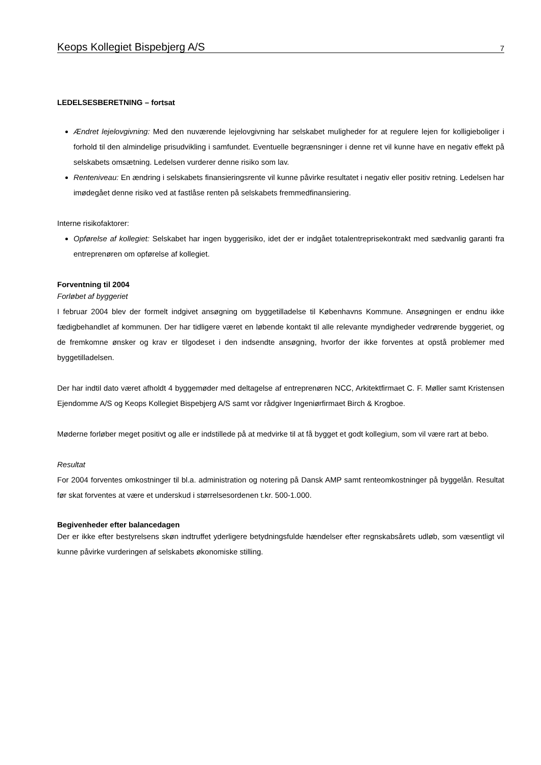Keops Kollegiet Bispebjerg A/S 7
LEDELSESBERETNING – fortsat
Ændret lejelovgivning: Med den nuværende lejelovgivning har selskabet muligheder for at regulere lejen for kolligieboliger i forhold til den almindelige prisudvikling i samfundet. Eventuelle begrænsninger i denne ret vil kunne have en negativ effekt på selskabets omsætning. Ledelsen vurderer denne risiko som lav.
Renteniveau: En ændring i selskabets finansieringsrente vil kunne påvirke resultatet i negativ eller positiv retning. Ledelsen har imødegået denne risiko ved at fastlåse renten på selskabets fremmedfinansiering.
Interne risikofaktorer:
Opførelse af kollegiet: Selskabet har ingen byggerisiko, idet der er indgået totalentreprisekontrakt med sædvanlig garanti fra entreprenøren om opførelse af kollegiet.
Forventning til 2004
Forløbet af byggeriet
I februar 2004 blev der formelt indgivet ansøgning om byggetilladelse til Københavns Kommune. Ansøgningen er endnu ikke fædigbehandlet af kommunen. Der har tidligere været en løbende kontakt til alle relevante myndigheder vedrørende byggeriet, og de fremkomne ønsker og krav er tilgodeset i den indsendte ansøgning, hvorfor der ikke forventes at opstå problemer med byggetilladelsen.
Der har indtil dato været afholdt 4 byggemøder med deltagelse af entreprenøren NCC, Arkitektfirmaet C. F. Møller samt Kristensen Ejendomme A/S og Keops Kollegiet Bispebjerg A/S samt vor rådgiver Ingeniørfirmaet Birch & Krogboe.
Møderne forløber meget positivt og alle er indstillede på at medvirke til at få bygget et godt kollegium, som vil være rart at bebo.
Resultat
For 2004 forventes omkostninger til bl.a. administration og notering på Dansk AMP samt renteomkostninger på byggelån. Resultat før skat forventes at være et underskud i størrelsesordenen t.kr. 500-1.000.
Begivenheder efter balancedagen
Der er ikke efter bestyrelsens skøn indtruffet yderligere betydningsfulde hændelser efter regnskabsårets udløb, som væsentligt vil kunne påvirke vurderingen af selskabets økonomiske stilling.